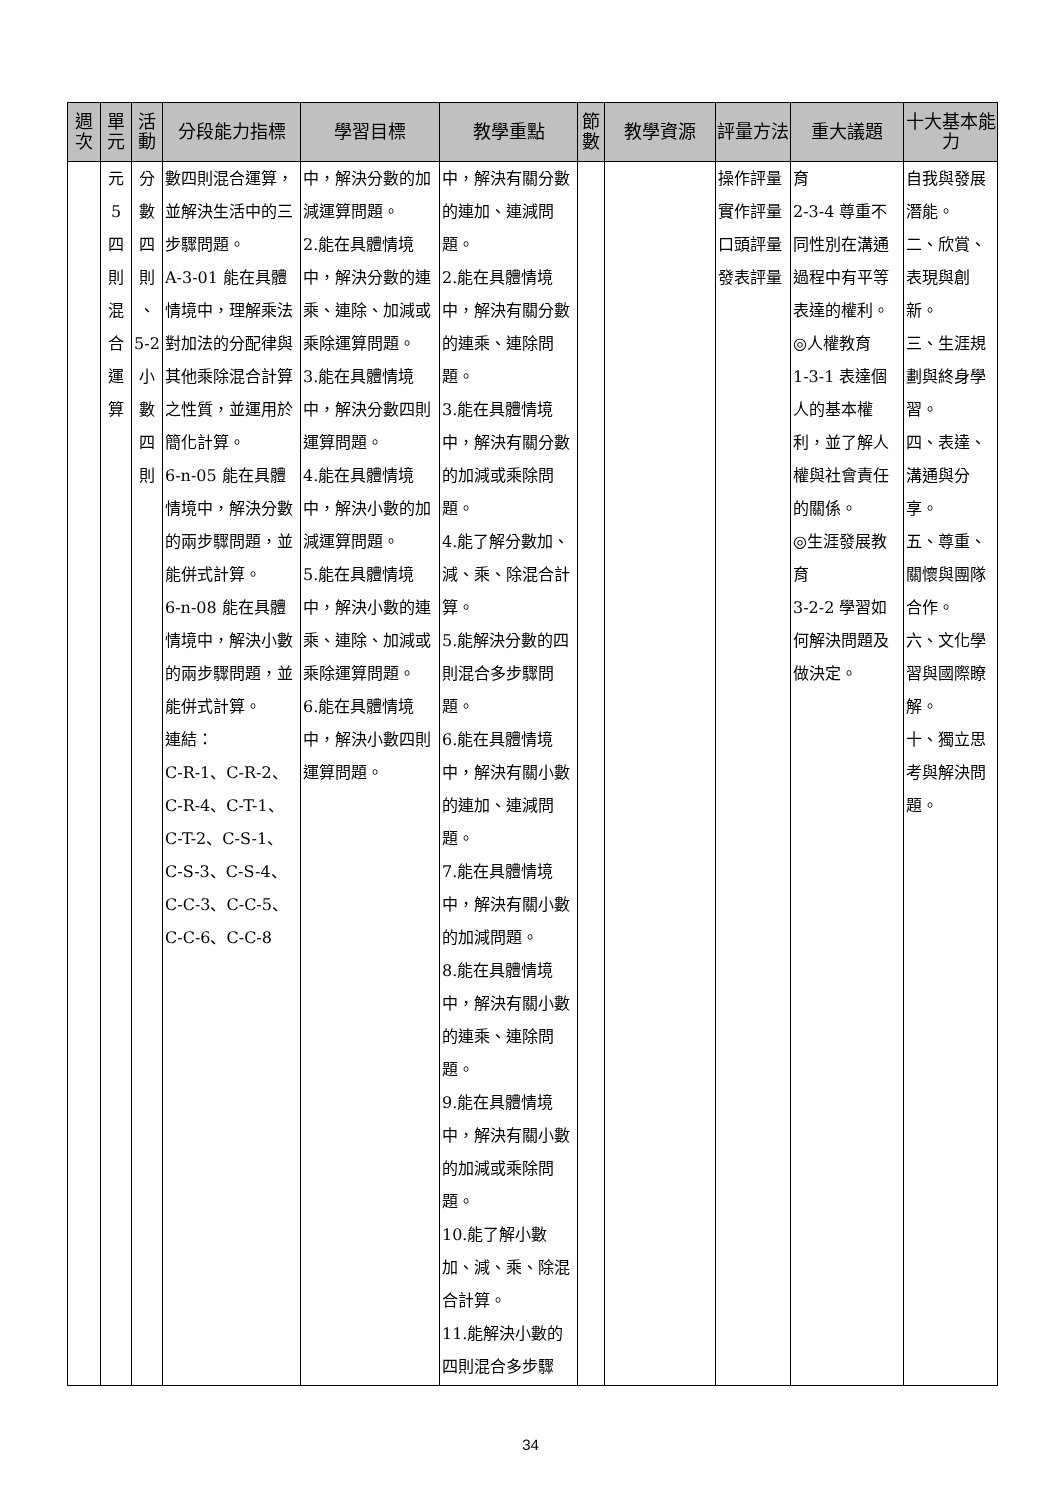| 週次 | 單元 | 活動 | 分段能力指標 | 學習目標 | 教學重點 | 節數 | 教學資源 | 評量方法 | 重大議題 | 十大基本能力 |
| --- | --- | --- | --- | --- | --- | --- | --- | --- | --- | --- |
| | 元 5 四 則 混 合 運 算 | 分 數 四 則 、 5-2 小 數 四 則 | 數四則混合運算，並解決生活中的三步驟問題。 A-3-01 能在具體情境中，理解乘法對加法的分配律與其他乘除混合計算之性質，並運用於簡化計算。 6-n-05 能在具體情境中，解決分數的兩步驟問題，並能併式計算。 6-n-08 能在具體情境中，解決小數的兩步驟問題，並能併式計算。 連結： C-R-1、C-R-2、C-R-4、C-T-1、C-T-2、C-S-1、C-S-3、C-S-4、C-C-3、C-C-5、C-C-6、C-C-8 | 中，解決分數的加減運算問題。 2.能在具體情境中，解決分數的連乘、連除、加減或乘除運算問題。 3.能在具體情境中，解決分數四則運算問題。 4.能在具體情境中，解決小數的加減運算問題。 5.能在具體情境中，解決小數的連乘、連除、加減或乘除運算問題。 6.能在具體情境中，解決小數四則運算問題。 | 中，解決有關分數的連加、連減問題。 2.能在具體情境中，解決有關分數的連乘、連除問題。 3.能在具體情境中，解決有關分數的加減或乘除問題。 4.能了解分數加、減、乘、除混合計算。 5.能解決分數的四則混合多步驟問題。 6.能在具體情境中，解決有關小數的連加、連減問題。 7.能在具體情境中，解決有關小數的加減問題。 8.能在具體情境中，解決有關小數的連乘、連除問題。 9.能在具體情境中，解決有關小數的加減或乘除問題。 10.能了解小數加、減、乘、除混合計算。 11.能解決小數的四則混合多步驟 | | | 操作評量 實作評量 口頭評量 發表評量 | 育 2-3-4 尊重不同性別在溝通過程中有平等表達的權利。 ◎人權教育 1-3-1 表達個人的基本權利，並了解人權與社會責任的關係。 ◎生涯發展教育 3-2-2 學習如何解決問題及做決定。 | 自我與發展潛能。 二、欣賞、表現與創新。 三、生涯規劃與終身學習。 四、表達、溝通與分享。 五、尊重、關懷與團隊合作。 六、文化學習與國際瞭解。 十、獨立思考與解決問題。 |
34